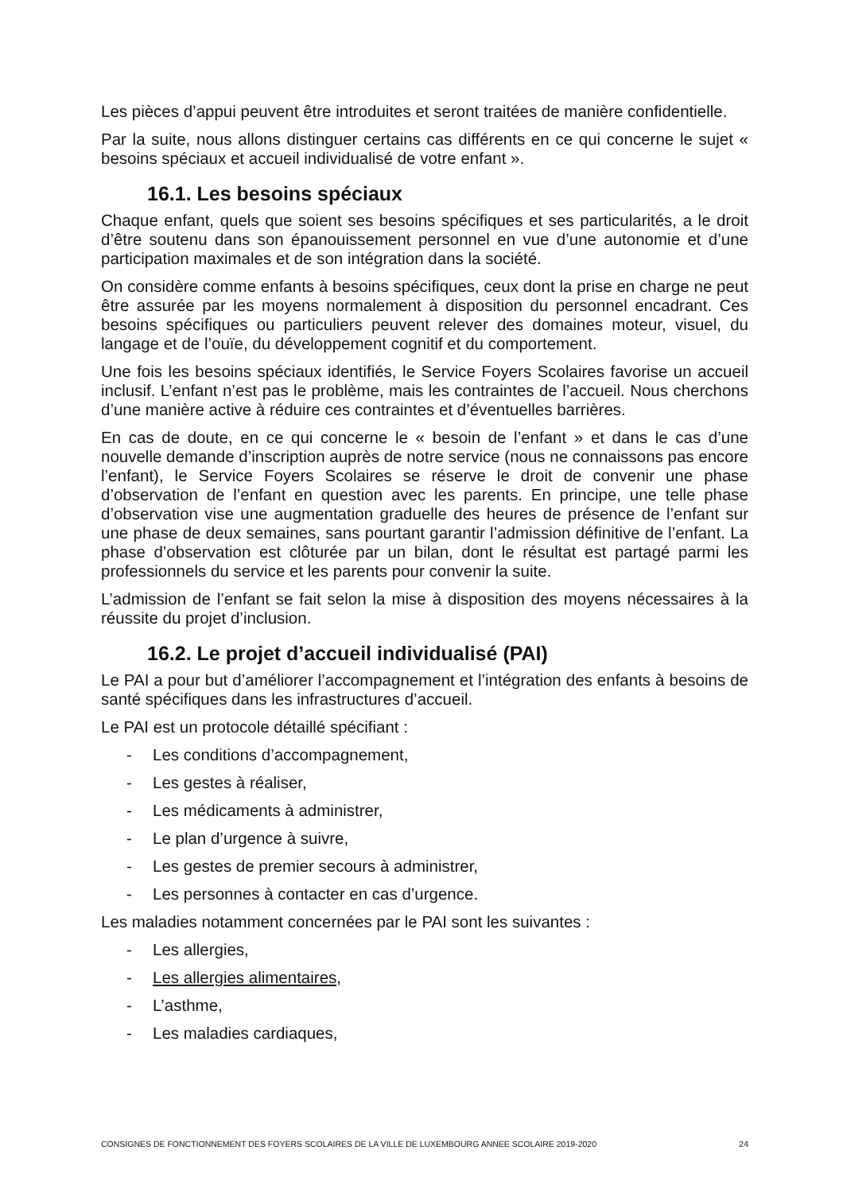Les pièces d’appui peuvent être introduites et seront traitées de manière confidentielle.
Par la suite, nous allons distinguer certains cas différents en ce qui concerne le sujet « besoins spéciaux et accueil individualisé de votre enfant ».
16.1. Les besoins spéciaux
Chaque enfant, quels que soient ses besoins spécifiques et ses particularités, a le droit d’être soutenu dans son épanouissement personnel en vue d’une autonomie et d’une participation maximales et de son intégration dans la société.
On considère comme enfants à besoins spécifiques, ceux dont la prise en charge ne peut être assurée par les moyens normalement à disposition du personnel encadrant. Ces besoins spécifiques ou particuliers peuvent relever des domaines moteur, visuel, du langage et de l’ouïe, du développement cognitif et du comportement.
Une fois les besoins spéciaux identifiés, le Service Foyers Scolaires favorise un accueil inclusif. L’enfant n’est pas le problème, mais les contraintes de l’accueil. Nous cherchons d’une manière active à réduire ces contraintes et d’éventuelles barrières.
En cas de doute, en ce qui concerne le « besoin de l’enfant » et dans le cas d’une nouvelle demande d’inscription auprès de notre service (nous ne connaissons pas encore l’enfant), le Service Foyers Scolaires se réserve le droit de convenir une phase d’observation de l’enfant en question avec les parents. En principe, une telle phase d’observation vise une augmentation graduelle des heures de présence de l’enfant sur une phase de deux semaines, sans pourtant garantir l’admission définitive de l’enfant. La phase d’observation est clôturée par un bilan, dont le résultat est partagé parmi les professionnels du service et les parents pour convenir la suite.
L’admission de l’enfant se fait selon la mise à disposition des moyens nécessaires à la réussite du projet d’inclusion.
16.2. Le projet d’accueil individualisé (PAI)
Le PAI a pour but d’améliorer l’accompagnement et l’intégration des enfants à besoins de santé spécifiques dans les infrastructures d’accueil.
Le PAI est un protocole détaillé spécifiant :
- Les conditions d’accompagnement,
- Les gestes à réaliser,
- Les médicaments à administrer,
- Le plan d’urgence à suivre,
- Les gestes de premier secours à administrer,
- Les personnes à contacter en cas d’urgence.
Les maladies notamment concernées par le PAI sont les suivantes :
- Les allergies,
- Les allergies alimentaires,
- L’asthme,
- Les maladies cardiaques,
CONSIGNES DE FONCTIONNEMENT DES FOYERS SCOLAIRES DE LA VILLE DE LUXEMBOURG ANNEE SCOLAIRE 2019-2020 24